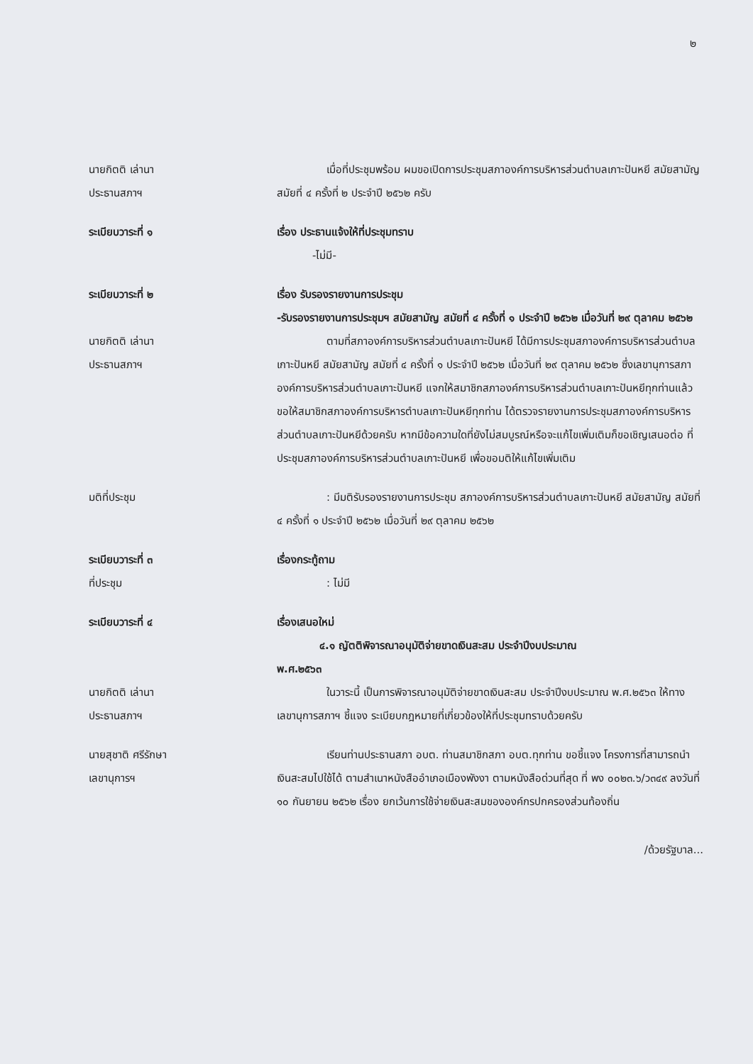๒
นายกิตติ เล่านา
ประธานสภาฯ
เมื่อที่ประชุมพร้อม ผมขอเปิดการประชุมสภาองค์การบริหารส่วนตำบลเกาะปันหยี สมัยสามัญ สมัยที่ ๔ ครั้งที่ ๒ ประจำปี ๒๕๖๒ ครับ
ระเบียบวาระที่ ๑ เรื่อง ประธานแจ้งให้ที่ประชุมทราบ
-ไม่มี-
ระเบียบวาระที่ ๒ เรื่อง รับรองรายงานการประชุม
-รับรองรายงานการประชุมฯ สมัยสามัญ สมัยที่ ๔ ครั้งที่ ๑ ประจำปี ๒๕๖๒ เมื่อวันที่ ๒๙ ตุลาคม ๒๕๖๒
นายกิตติ เล่านา
ประธานสภาฯ
ตามที่สภาองค์การบริหารส่วนตำบลเกาะปันหยี ได้มีการประชุมสภาองค์การบริหารส่วนตำบลเกาะปันหยี สมัยสามัญ สมัยที่ ๔ ครั้งที่ ๑ ประจำปี ๒๕๖๒ เมื่อวันที่ ๒๙ ตุลาคม ๒๕๖๒ ซึ่งเลขานุการสภาองค์การบริหารส่วนตำบลเกาะปันหยี แจกให้สมาชิกสภาองค์การบริหารส่วนตำบลเกาะปันหยีทุกท่านแล้ว ขอให้สมาชิกสภาองค์การบริหารตำบลเกาะปันหยีทุกท่าน ได้ตรวจรายงานการประชุมสภาองค์การบริหารส่วนตำบลเกาะปันหยีด้วยครับ หากมีข้อความใดที่ยังไม่สมบูรณ์หรือจะแก้ไขเพิ่มเติมก็ขอเชิญเสนอต่อ ที่ประชุมสภาองค์การบริหารส่วนตำบลเกาะปันหยี เพื่อขอมติให้แก้ไขเพิ่มเติม
มติที่ประชุม : มีมติรับรองรายงานการประชุม สภาองค์การบริหารส่วนตำบลเกาะปันหยี สมัยสามัญ สมัยที่ ๔ ครั้งที่ ๑ ประจำปี ๒๕๖๒ เมื่อวันที่ ๒๙ ตุลาคม ๒๕๖๒
ระเบียบวาระที่ ๓
ที่ประชุม
เรื่องกระทู้ถาม
: ไม่มี
ระเบียบวาระที่ ๔ เรื่องเสนอใหม่
๔.๑ ญัตติพิจารณาอนุมัติจ่ายขาดเงินสะสม ประจำปีงบประมาณ
พ.ศ.๒๕๖๓
นายกิตติ เล่านา
ประธานสภาฯ
ในวาระนี้ เป็นการพิจารณาอนุมัติจ่ายขาดเงินสะสม ประจำปีงบประมาณ พ.ศ.๒๕๖๓ ให้ทางเลขานุการสภาฯ ชี้แจง ระเบียบกฎหมายที่เกี่ยวข้องให้ที่ประชุมทราบด้วยครับ
นายสุชาติ ศรีรักษา
เลขานุการฯ
เรียนท่านประธานสภา อบต. ท่านสมาชิกสภา อบต.ทุกท่าน ขอชี้แจง โครงการที่สามารถนำเงินสะสมไปใช้ได้ ตามสำเนาหนังสืออำเภอเมืองพังงา ตามหนังสือด่วนที่สุด ที่ พง ๐๐๒๓.๖/ว๓๔๙ ลงวันที่ ๑๐ กันยายน ๒๕๖๒ เรื่อง ยกเว้นการใช้จ่ายเงินสะสมขององค์กรปกครองส่วนท้องถิ่น
/ด้วยรัฐบาล...